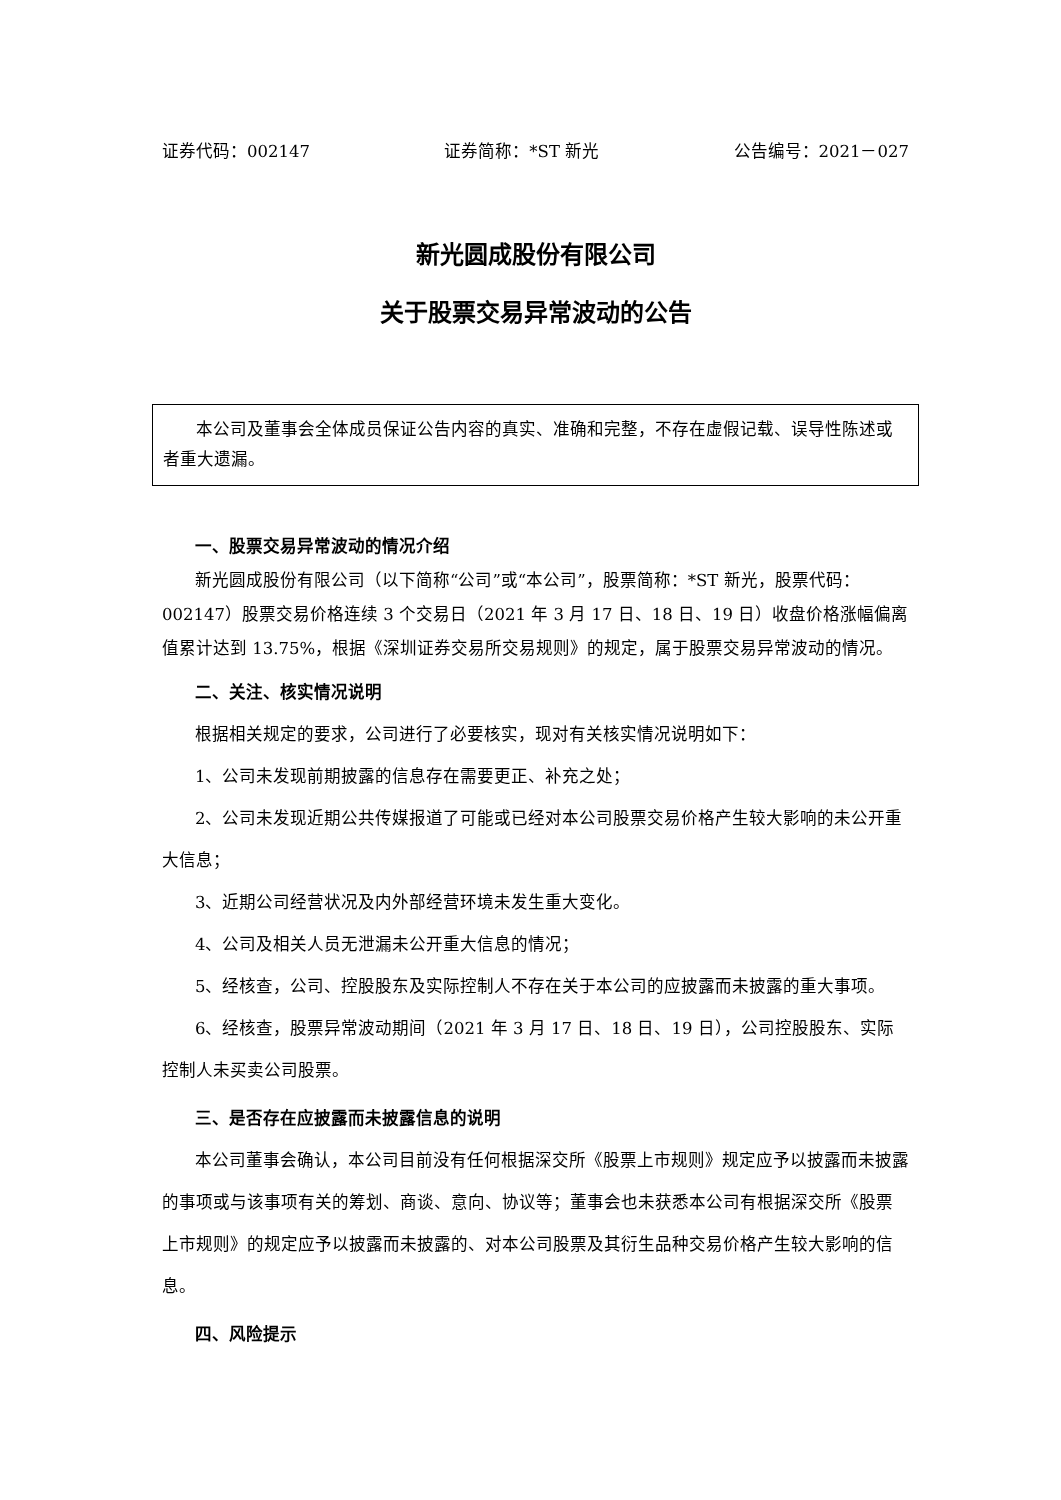证券代码：002147 证券简称：*ST 新光 公告编号：2021－027
新光圆成股份有限公司
关于股票交易异常波动的公告
本公司及董事会全体成员保证公告内容的真实、准确和完整，不存在虚假记载、误导性陈述或者重大遗漏。
一、股票交易异常波动的情况介绍
新光圆成股份有限公司（以下简称“公司”或“本公司”，股票简称：*ST 新光，股票代码：002147）股票交易价格连续 3 个交易日（2021 年 3 月 17 日、18 日、19 日）收盘价格涨幅偏离值累计达到 13.75%，根据《深圳证券交易所交易规则》的规定，属于股票交易异常波动的情况。
二、关注、核实情况说明
根据相关规定的要求，公司进行了必要核实，现对有关核实情况说明如下：
1、公司未发现前期披露的信息存在需要更正、补充之处；
2、公司未发现近期公共传媒报道了可能或已经对本公司股票交易价格产生较大影响的未公开重大信息；
3、近期公司经营状况及内外部经营环境未发生重大变化。
4、公司及相关人员无泄漏未公开重大信息的情况；
5、经核查，公司、控股股东及实际控制人不存在关于本公司的应披露而未披露的重大事项。
6、经核查，股票异常波动期间（2021 年 3 月 17 日、18 日、19 日），公司控股股东、实际控制人未买卖公司股票。
三、是否存在应披露而未披露信息的说明
本公司董事会确认，本公司目前没有任何根据深交所《股票上市规则》规定应予以披露而未披露的事项或与该事项有关的筹划、商谈、意向、协议等；董事会也未获悉本公司有根据深交所《股票上市规则》的规定应予以披露而未披露的、对本公司股票及其衍生品种交易价格产生较大影响的信息。
四、风险提示